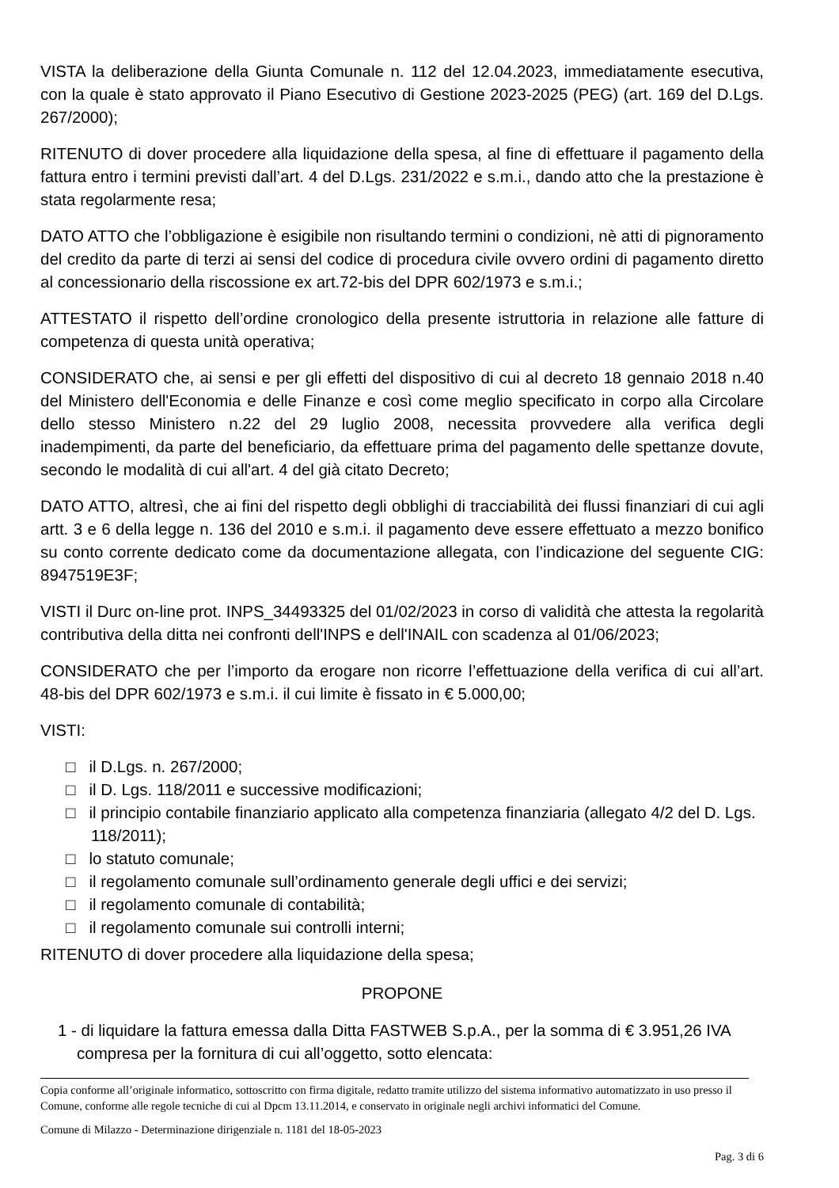VISTA la deliberazione della Giunta Comunale n. 112 del 12.04.2023, immediatamente esecutiva, con la quale è stato approvato il Piano Esecutivo di Gestione 2023-2025 (PEG) (art. 169 del D.Lgs. 267/2000);
RITENUTO di dover procedere alla liquidazione della spesa, al fine di effettuare il pagamento della fattura entro i termini previsti dall’art. 4 del D.Lgs. 231/2022 e s.m.i., dando atto che la prestazione è stata regolarmente resa;
DATO ATTO che l’obbligazione è esigibile non risultando termini o condizioni, nè atti di pignoramento del credito da parte di terzi ai sensi del codice di procedura civile ovvero ordini di pagamento diretto al concessionario della riscossione ex art.72-bis del DPR 602/1973 e s.m.i.;
ATTESTATO il rispetto dell’ordine cronologico della presente istruttoria in relazione alle fatture di competenza di questa unità operativa;
CONSIDERATO che, ai sensi e per gli effetti del dispositivo di cui al decreto 18 gennaio 2018 n.40 del Ministero dell'Economia e delle Finanze e così come meglio specificato in corpo alla Circolare dello stesso Ministero n.22 del 29 luglio 2008, necessita provvedere alla verifica degli inadempimenti, da parte del beneficiario, da effettuare prima del pagamento delle spettanze dovute, secondo le modalità di cui all'art. 4 del già citato Decreto;
DATO ATTO, altresì, che ai fini del rispetto degli obblighi di tracciabilità dei flussi finanziari di cui agli artt. 3 e 6 della legge n. 136 del 2010 e s.m.i. il pagamento deve essere effettuato a mezzo bonifico su conto corrente dedicato come da documentazione allegata, con l’indicazione del seguente CIG: 8947519E3F;
VISTI il Durc on-line prot. INPS_34493325 del 01/02/2023 in corso di validità che attesta la regolarità contributiva della ditta nei confronti dell'INPS e dell'INAIL con scadenza al 01/06/2023;
CONSIDERATO che per l’importo da erogare non ricorre l’effettuazione della verifica di cui all’art. 48-bis del DPR 602/1973 e s.m.i. il cui limite è fissato in € 5.000,00;
VISTI:
□ il D.Lgs. n. 267/2000;
□ il D. Lgs. 118/2011 e successive modificazioni;
□ il principio contabile finanziario applicato alla competenza finanziaria (allegato 4/2 del D. Lgs. 118/2011);
□ lo statuto comunale;
□ il regolamento comunale sull’ordinamento generale degli uffici e dei servizi;
□ il regolamento comunale di contabilità;
□ il regolamento comunale sui controlli interni;
RITENUTO di dover procedere alla liquidazione della spesa;
PROPONE
1 - di liquidare la fattura emessa dalla Ditta FASTWEB S.p.A., per la somma di € 3.951,26 IVA compresa per la fornitura di cui all’oggetto, sotto elencata:
Copia conforme all’originale informatico, sottoscritto con firma digitale, redatto tramite utilizzo del sistema informativo automatizzato in uso presso il Comune, conforme alle regole tecniche di cui al Dpcm 13.11.2014, e conservato in originale negli archivi informatici del Comune.
Comune di Milazzo - Determinazione dirigenziale n. 1181 del 18-05-2023
Pag. 3 di 6